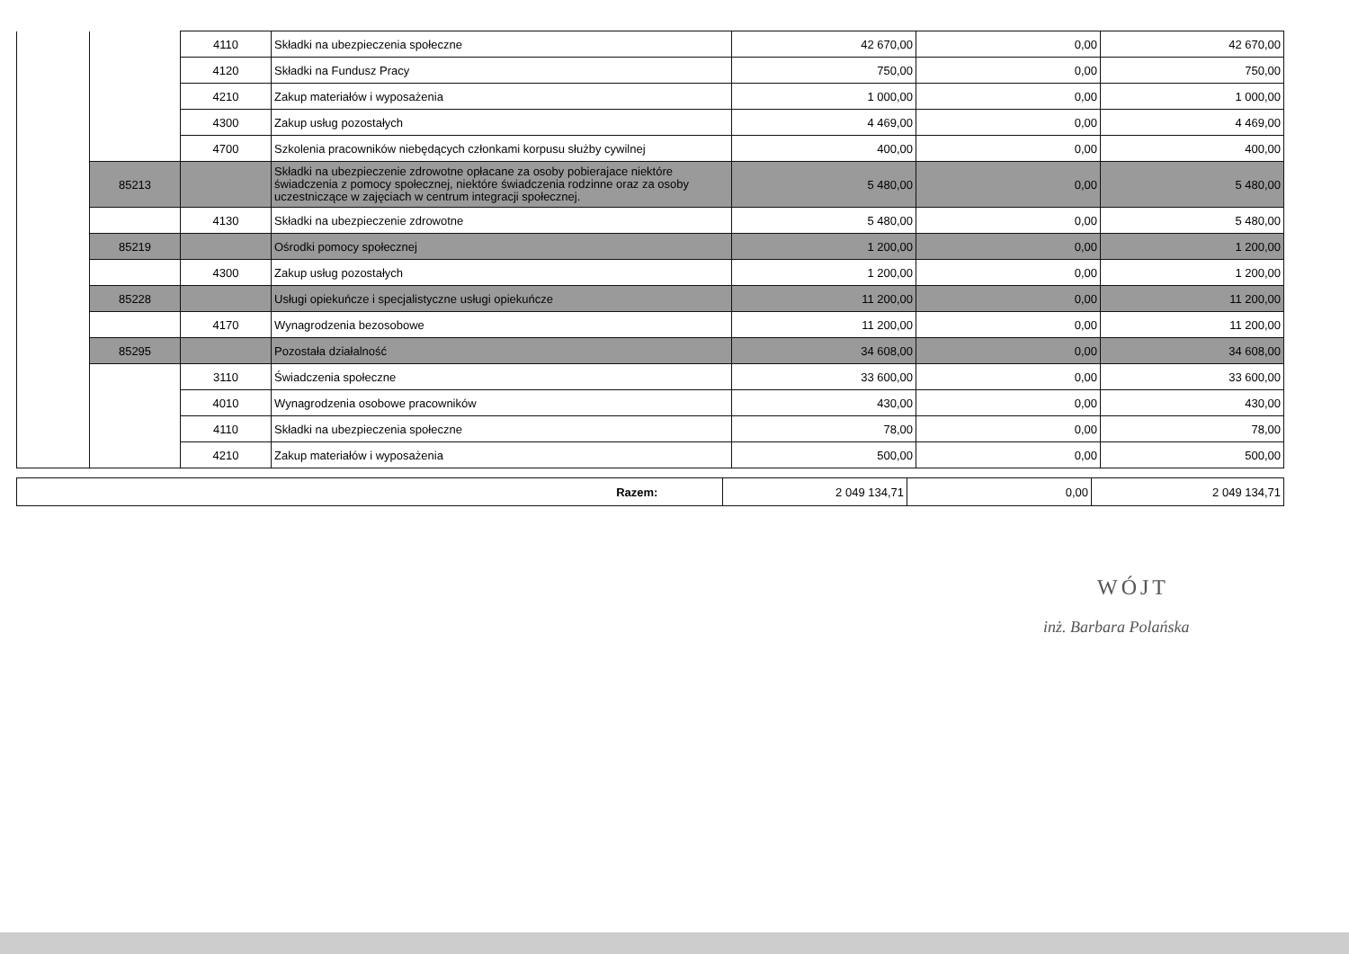| | | 4110 | Składki na ubezpieczenia społeczne | 42 670,00 | 0,00 | 42 670,00 |
| | | 4120 | Składki na Fundusz Pracy | 750,00 | 0,00 | 750,00 |
| | | 4210 | Zakup materiałów i wyposażenia | 1 000,00 | 0,00 | 1 000,00 |
| | | 4300 | Zakup usług pozostałych | 4 469,00 | 0,00 | 4 469,00 |
| | | 4700 | Szkolenia pracowników niebędących członkami korpusu służby cywilnej | 400,00 | 0,00 | 400,00 |
| | 85213 | | Składki na ubezpieczenie zdrowotne opłacane za osoby pobierajace niektóre świadczenia z pomocy społecznej, niektóre świadczenia rodzinne oraz za osoby uczestniczące w zajęciach w centrum integracji społecznej. | 5 480,00 | 0,00 | 5 480,00 |
| | | 4130 | Składki na ubezpieczenie zdrowotne | 5 480,00 | 0,00 | 5 480,00 |
| | 85219 | | Ośrodki pomocy społecznej | 1 200,00 | 0,00 | 1 200,00 |
| | | 4300 | Zakup usług pozostałych | 1 200,00 | 0,00 | 1 200,00 |
| | 85228 | | Usługi opiekuńcze i specjalistyczne usługi opiekuńcze | 11 200,00 | 0,00 | 11 200,00 |
| | | 4170 | Wynagrodzenia bezosobowe | 11 200,00 | 0,00 | 11 200,00 |
| | 85295 | | Pozostała działalność | 34 608,00 | 0,00 | 34 608,00 |
| | | 3110 | Świadczenia społeczne | 33 600,00 | 0,00 | 33 600,00 |
| | | 4010 | Wynagrodzenia osobowe pracowników | 430,00 | 0,00 | 430,00 |
| | | 4110 | Składki na ubezpieczenia społeczne | 78,00 | 0,00 | 78,00 |
| | | 4210 | Zakup materiałów i wyposażenia | 500,00 | 0,00 | 500,00 |
| Razem: | 2 049 134,71 | 0,00 | 2 049 134,71 |
WÓJT
inż. Barbara Polańska